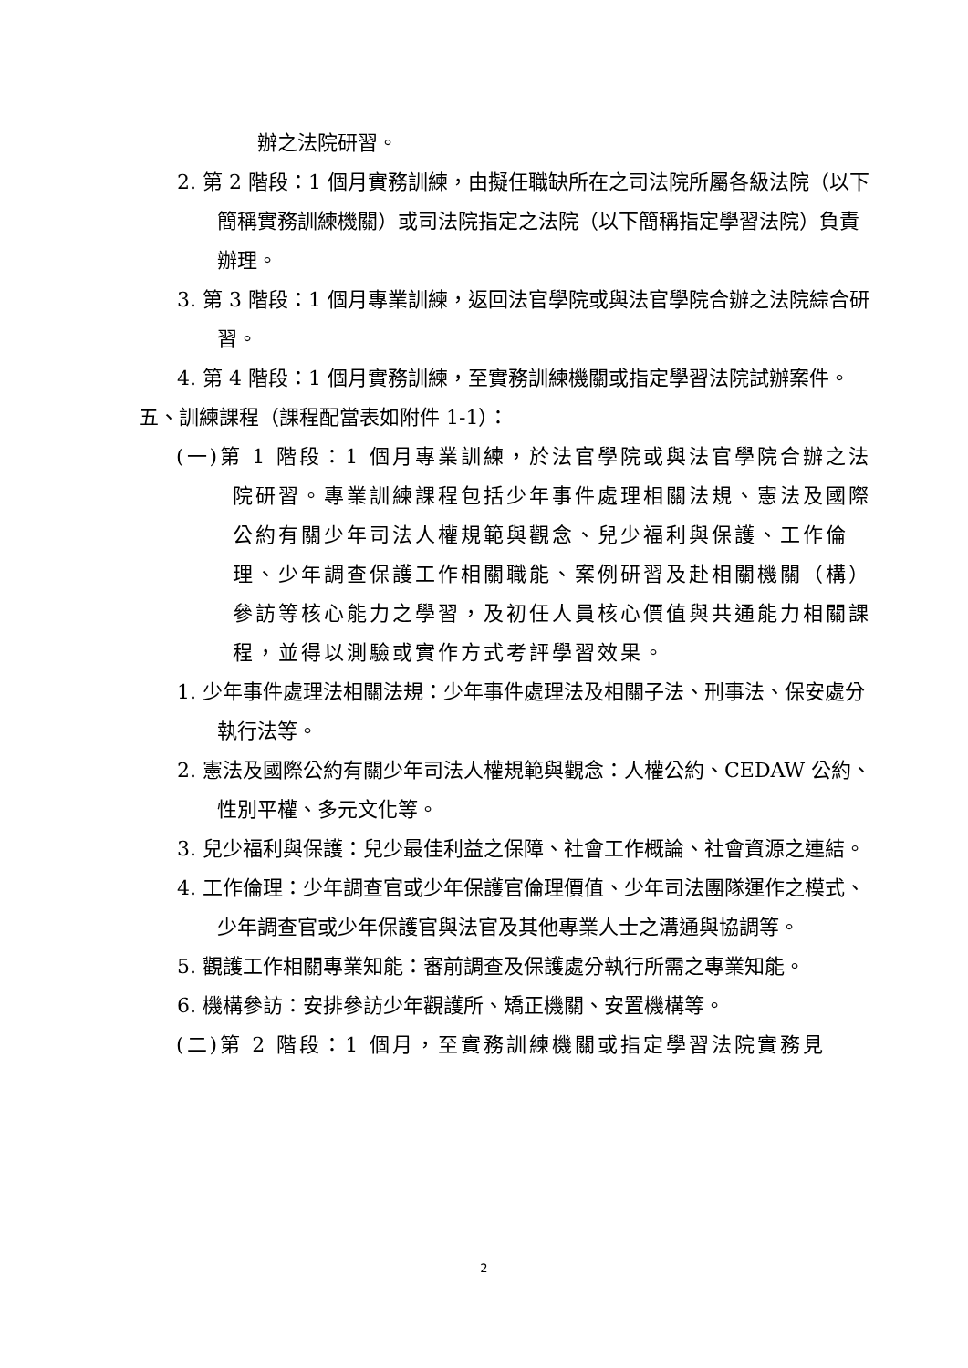辦之法院研習。
2. 第 2 階段：1 個月實務訓練，由擬任職缺所在之司法院所屬各級法院（以下簡稱實務訓練機關）或司法院指定之法院（以下簡稱指定學習法院）負責辦理。
3. 第 3 階段：1 個月專業訓練，返回法官學院或與法官學院合辦之法院綜合研習。
4. 第 4 階段：1 個月實務訓練，至實務訓練機關或指定學習法院試辦案件。
五、訓練課程（課程配當表如附件 1-1）：
(一)第 1 階段：1 個月專業訓練，於法官學院或與法官學院合辦之法院研習。專業訓練課程包括少年事件處理相關法規、憲法及國際公約有關少年司法人權規範與觀念、兒少福利與保護、工作倫理、少年調查保護工作相關職能、案例研習及赴相關機關（構）參訪等核心能力之學習，及初任人員核心價值與共通能力相關課程，並得以測驗或實作方式考評學習效果。
1. 少年事件處理法相關法規：少年事件處理法及相關子法、刑事法、保安處分執行法等。
2. 憲法及國際公約有關少年司法人權規範與觀念：人權公約、CEDAW 公約、性別平權、多元文化等。
3. 兒少福利與保護：兒少最佳利益之保障、社會工作概論、社會資源之連結。
4. 工作倫理：少年調查官或少年保護官倫理價值、少年司法團隊運作之模式、少年調查官或少年保護官與法官及其他專業人士之溝通與協調等。
5. 觀護工作相關專業知能：審前調查及保護處分執行所需之專業知能。
6. 機構參訪：安排參訪少年觀護所、矯正機關、安置機構等。
(二)第 2 階段：1 個月，至實務訓練機關或指定學習法院實務見
2